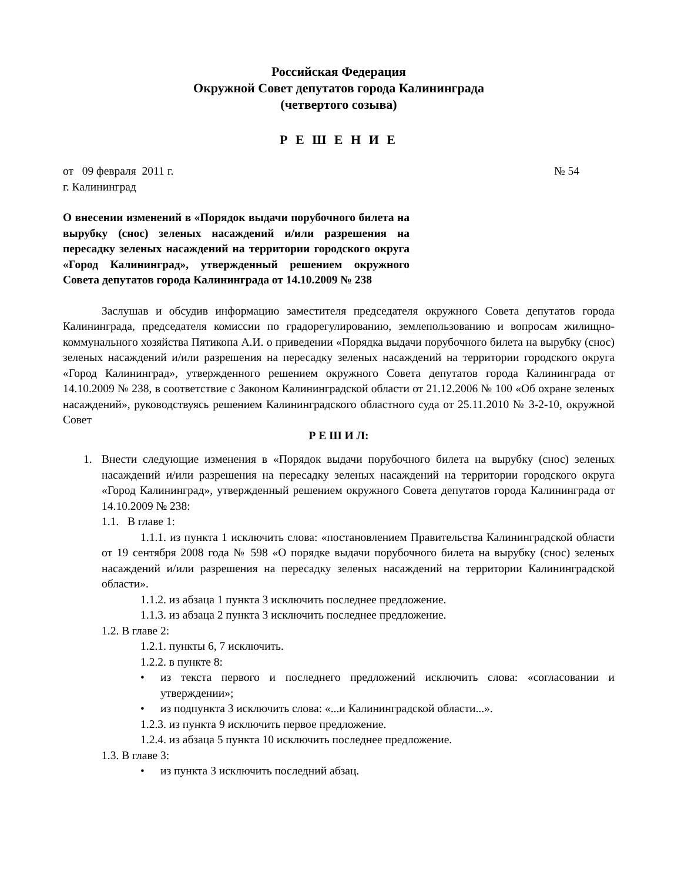Российская Федерация
Окружной Совет депутатов города Калининграда
(четвертого созыва)
Р Е Ш Е Н И Е
от 09 февраля 2011 г. № 54
г. Калининград
О внесении изменений в «Порядок выдачи порубочного билета на вырубку (снос) зеленых насаждений и/или разрешения на пересадку зеленых насаждений на территории городского округа «Город Калининград», утвержденный решением окружного Совета депутатов города Калининграда от 14.10.2009 № 238
Заслушав и обсудив информацию заместителя председателя окружного Совета депутатов города Калининграда, председателя комиссии по градорегулированию, землепользованию и вопросам жилищно-коммунального хозяйства Пятикопа А.И. о приведении «Порядка выдачи порубочного билета на вырубку (снос) зеленых насаждений и/или разрешения на пересадку зеленых насаждений на территории городского округа «Город Калининград», утвержденного решением окружного Совета депутатов города Калининграда от 14.10.2009 № 238, в соответствие с Законом Калининградской области от 21.12.2006 № 100 «Об охране зеленых насаждений», руководствуясь решением Калининградского областного суда от 25.11.2010 № 3-2-10, окружной Совет
Р Е Ш И Л:
1. Внести следующие изменения в «Порядок выдачи порубочного билета на вырубку (снос) зеленых насаждений и/или разрешения на пересадку зеленых насаждений на территории городского округа «Город Калининград», утвержденный решением окружного Совета депутатов города Калининграда от 14.10.2009 № 238:
1.1. В главе 1:
1.1.1. из пункта 1 исключить слова: «постановлением Правительства Калининградской области от 19 сентября 2008 года № 598 «О порядке выдачи порубочного билета на вырубку (снос) зеленых насаждений и/или разрешения на пересадку зеленых насаждений на территории Калининградской области».
1.1.2. из абзаца 1 пункта 3 исключить последнее предложение.
1.1.3. из абзаца 2 пункта 3 исключить последнее предложение.
1.2. В главе 2:
1.2.1. пункты 6, 7 исключить.
1.2.2. в пункте 8:
• из текста первого и последнего предложений исключить слова: «согласовании и утверждении»;
• из подпункта 3 исключить слова: «...и Калининградской области...».
1.2.3. из пункта 9 исключить первое предложение.
1.2.4. из абзаца 5 пункта 10 исключить последнее предложение.
1.3. В главе 3:
• из пункта 3 исключить последний абзац.